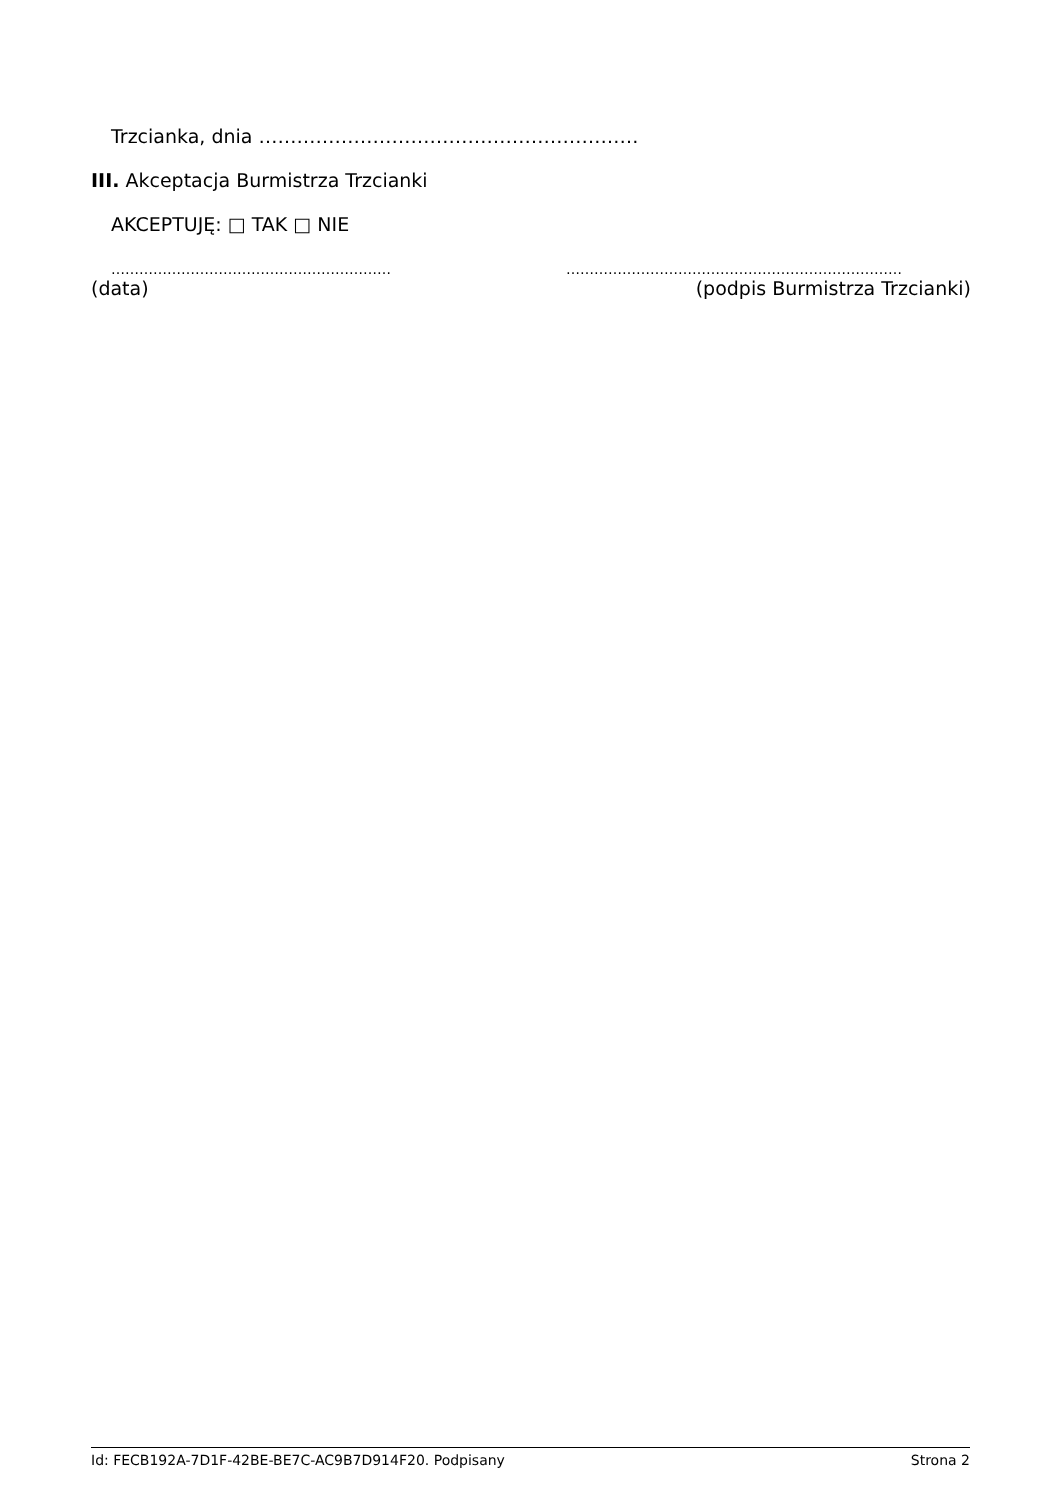Trzcianka, dnia ……………………………………………………
III. Akceptacja Burmistrza Trzcianki
AKCEPTUJĘ: □ TAK □ NIE
…………………………………………………… ………………………………………………………………
(data) (podpis Burmistrza Trzcianki)
Id: FECB192A-7D1F-42BE-BE7C-AC9B7D914F20. Podpisany Strona 2